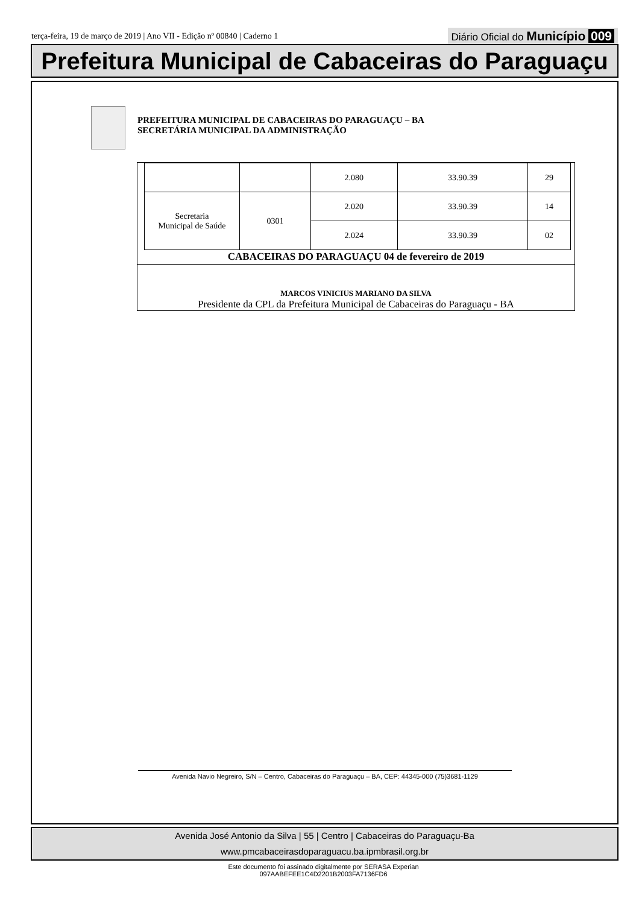terça-feira, 19 de março de 2019 | Ano VII - Edição nº 00840 | Caderno 1
Diário Oficial do Município 009
Prefeitura Municipal de Cabaceiras do Paraguaçu
PREFEITURA MUNICIPAL DE CABACEIRAS DO PARAGUAÇU – BA
SECRETÁRIA MUNICIPAL DA ADMINISTRAÇÃO
| | | 2.080 | 33.90.39 | 29 |
| Secretaria Municipal de Saúde | 0301 | 2.020 | 33.90.39 | 14 |
| | | 2.024 | 33.90.39 | 02 |
CABACEIRAS DO PARAGUAÇU 04 de fevereiro de 2019
MARCOS VINICIUS MARIANO DA SILVA
Presidente da CPL da Prefeitura Municipal de Cabaceiras do Paraguaçu - BA
Avenida Navio Negreiro, S/N – Centro, Cabaceiras do Paraguaçu – BA, CEP: 44345-000 (75)3681-1129
Avenida José Antonio da Silva | 55 | Centro | Cabaceiras do Paraguaçu-Ba
www.pmcabaceirasdoparaguacu.ba.ipmbrasil.org.br
Este documento foi assinado digitalmente por SERASA Experian
097AABEFEE1C4D2201B2003FA7136FD6